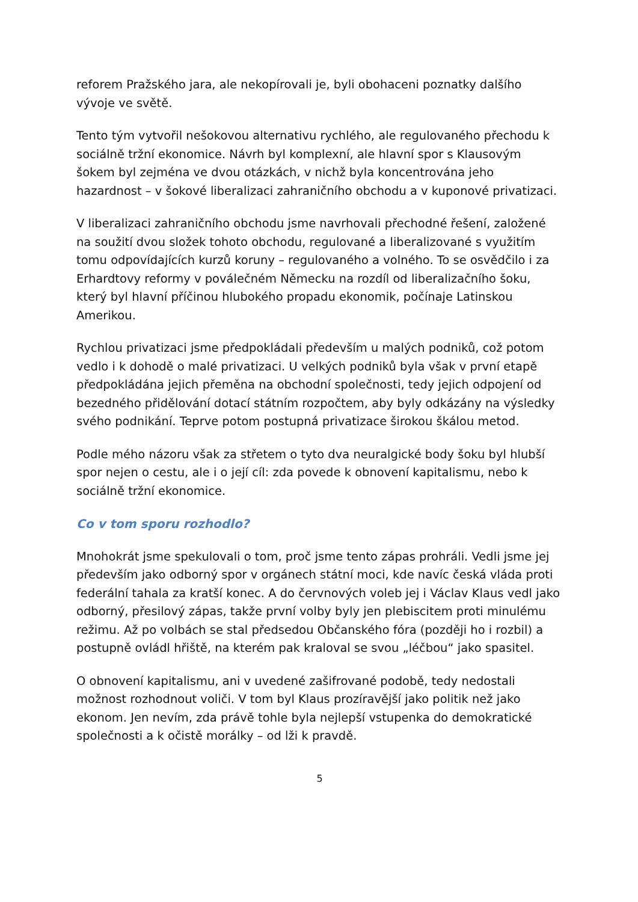reforem Pražského jara, ale nekopírovali je, byli obohaceni poznatky dalšího vývoje ve světě.
Tento tým vytvořil nešokovou alternativu rychlého, ale regulovaného přechodu k sociálně tržní ekonomice. Návrh byl komplexní, ale hlavní spor s Klausovým šokem byl zejména ve dvou otázkách, v nichž byla koncentrována jeho hazardnost – v šokové liberalizaci zahraničního obchodu a v kuponové privatizaci.
V liberalizaci zahraničního obchodu jsme navrhovali přechodné řešení, založené na soužití dvou složek tohoto obchodu, regulované a liberalizované s využitím tomu odpovídajících kurzů koruny – regulovaného a volného. To se osvědčilo i za Erhardtovy reformy v poválečném Německu na rozdíl od liberalizačního šoku, který byl hlavní příčinou hlubokého propadu ekonomik, počínaje Latinskou Amerikou.
Rychlou privatizaci jsme předpokládali především u malých podniků, což potom vedlo i k dohodě o malé privatizaci. U velkých podniků byla však v první etapě předpokládána jejich přeměna na obchodní společnosti, tedy jejich odpojení od bezedného přidělování dotací státním rozpočtem, aby byly odkázány na výsledky svého podnikání. Teprve potom postupná privatizace širokou škálou metod.
Podle mého názoru však za střetem o tyto dva neuralgické body šoku byl hlubší spor nejen o cestu, ale i o její cíl: zda povede k obnovení kapitalismu, nebo k sociálně tržní ekonomice.
Co v tom sporu rozhodlo?
Mnohokrát jsme spekulovali o tom, proč jsme tento zápas prohráli. Vedli jsme jej především jako odborný spor v orgánech státní moci, kde navíc česká vláda proti federální tahala za kratší konec. A do červnových voleb jej i Václav Klaus vedl jako odborný, přesilový zápas, takže první volby byly jen plebiscitem proti minulému režimu. Až po volbách se stal předsedou Občanského fóra (později ho i rozbil) a postupně ovládl hřiště, na kterém pak kraloval se svou „léčbou“ jako spasitel.
O obnovení kapitalismu, ani v uvedené zašifrované podobě, tedy nedostali možnost rozhodnout voliči. V tom byl Klaus prozíravější jako politik než jako ekonom. Jen nevím, zda právě tohle byla nejlepší vstupenka do demokratické společnosti a k očistě morálky – od lži k pravdě.
5